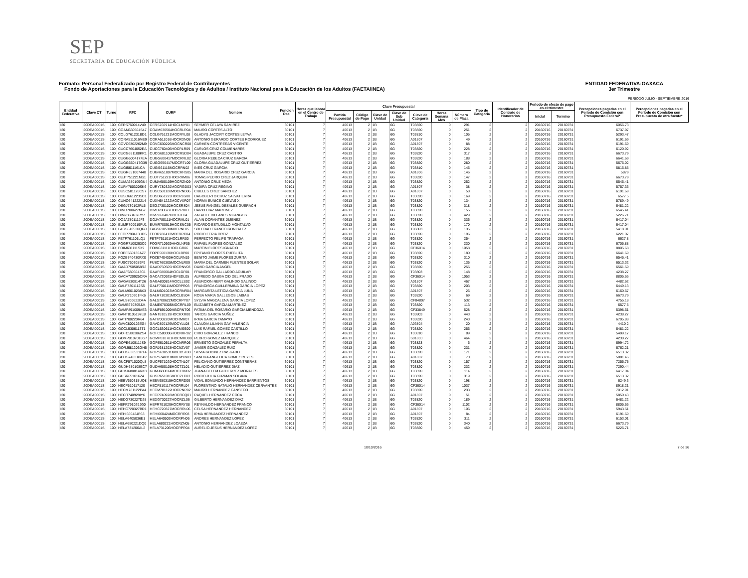SEP
SECRETARÍA DE EDUCACIÓN PÚBLICA
Formato: Personal Federalizado por Registro Federal de Contribuyentes
Fondo de Aportaciones para la Educación Tecnológica y de Adultos / Instituto Nacional para la Educación de los Adultos (FAETA/INEA)
ENTIDAD FEDERATIVA:OAXACA
3er Trimestre
PERIODO JULIO - SEPTIEMBRE 2016
| Entidad Federativa | Clave CT | Turno | RFC | CURP | Nombre | Funcion Real | Horas que labora en el Centro de Trabajo | Clave Presupuestal | | | | | | | Tipo de Categoría | Identificador de Contrato de Honorarios | Periodo de efecto de pago en el trimestre | | Percepciones pagadas en el Periodo de Comisión con Presupuesto Federal* | Percepciones pagadas en el Periodo de Comisión con Presupuesto de otra fuente* |
| --- | --- | --- | --- | --- | --- | --- | --- | --- | --- | --- | --- | --- | --- | --- | --- | --- | --- | --- | --- | --- |
| | | | | | | | | Partida Presupuestal | Código de Pago | Clave de Unidad | Clave de Sub Unidad | Clave de Categoría | Horas Semana Mes | Número de Plaza | | | Inicial | Termino | | |
| I20 | 20DEA0001S | 100 | CERS760914V49 | CERS760914HOCLMY01 | SEYMER CELAYA RAMIREZ | 30101 | 7 | 40613 | 2 | 1B | 6G | T03820 | 0 | 291 | 2 | 2 | 20160716 | 20160731 | 6056.73 | |
| I20 | 20DEA0001S | 100 | COAM630504S47 | COAM630504HOCRLR04 | MAURO CORTES ALTO | 30101 | 7 | 40613 | 2 | 1B | 6G | T03820 | 0 | 251 | 2 | 2 | 20160716 | 20160731 | 6737.97 | |
| I20 | 20DEA0001S | 100 | COLG761231BD1 | COLG761231MOCRYL08 | GLADYS JACCIRY CORTES LEYVA | 30101 | 7 | 40613 | 2 | 1B | 6G | T03810 | 0 | 105 | 2 | 2 | 20160716 | 20160731 | 5293.47 | |
| I20 | 20DEA0001S | 100 | CORA511016ME9 | CORA511016HOCRDN08 | ANTONIO GERARDO CORTES RODRIGUEZ | 30101 | 7 | 40613 | 2 | 1B | 6G | A01807 | 0 | 49 | 2 | 2 | 20160716 | 20160731 | 6191.69 | |
| I20 | 20DEA0001S | 100 | COVC6302262M9 | COVC630226MOCNCR08 | CARMEN CONTRERAS VICENTE | 30101 | 7 | 40613 | 2 | 1B | 6G | A01807 | 0 | 88 | 2 | 2 | 20160716 | 20160731 | 6191.69 | |
| I20 | 20DEA0001S | 100 | CUCC7604052EA | CUCC760405HOCRLR09 | CARLOS CRUZ COLMENARES | 30101 | 7 | 40613 | 2 | 1B | 6G | T03820 | 0 | 228 | 2 | 2 | 20160716 | 20160731 | 6120.92 | |
| I20 | 20DEA0001S | 100 | CUCG681108KR1 | CUCG681108MOCRSD04 | GUADALUPE CRUZ CASTRO | 30101 | 7 | 40613 | 2 | 1B | 6G | T03820 | 0 | 317 | 2 | 2 | 20160716 | 20160731 | 6673.79 | |
| I20 | 20DEA0001S | 100 | CUGG6004177EA | CUGG600417MOCRRL02 | GLORIA REBECA CRUZ GARCIA | 30101 | 7 | 40613 | 2 | 1B | 6G | T03820 | 0 | 188 | 2 | 2 | 20160716 | 20160731 | 6641.69 | |
| I20 | 20DEA0001S | 100 | CUGG650417G39 | CUGG650417MOCRTL09 | GLORIA GUADALUPE CRUZ GUTIERREZ | 30101 | 7 | 40613 | 2 | 1B | 6G | T03820 | 0 | 280 | 2 | 2 | 20160716 | 20160731 | 5676.02 | |
| I20 | 20DEA0001S | 100 | CUGI5611161CA | CUGI561116MOCRRN02 | INES CRUZ GARCIA | 30101 | 7 | 40613 | 2 | 1B | 6G | T03810 | 0 | 145 | 2 | 2 | 20160716 | 20160731 | 5816.85 | |
| I20 | 20DEA0001S | 100 | CUGR651007440 | CUGR651007MOCRRS05 | MARIA DEL ROSARIO CRUZ GARCIA | 30101 | 7 | 40613 | 2 | 1B | 6G | A01806 | 0 | 146 | 2 | 2 | 20160716 | 20160731 | 5879 | |
| I20 | 20DEA0001S | 100 | CUJT751221MS1 | CUJT751221HOCRRM06 | TOMAS PEDRO CRUZ JARQUIN | 30101 | 7 | 40613 | 2 | 1B | 6G | T03820 | 0 | 147 | 2 | 2 | 20160716 | 20160731 | 6673.79 | |
| I20 | 20DEA0001S | 100 | CUMA680109GU4 | CUMA680109HOCRZN09 | ANTONIO CRUZ MEZA | 30101 | 7 | 40613 | 2 | 1B | 6G | T03820 | 0 | 252 | 2 | 2 | 20160716 | 20160731 | 6545.41 | |
| I20 | 20DEA0001S | 100 | CURY780320SK6 | CURY780320MOCRGD03 | YADIRA CRUZ REGINO | 30101 | 7 | 40613 | 2 | 1B | 6G | A01807 | 0 | 38 | 2 | 2 | 20160716 | 20160731 | 5757.36 | |
| I20 | 20DEA0001S | 100 | CUSC581128CS7 | CUSC581128MOCRNB06 | CIBELES CRUZ SANCHEZ | 30101 | 7 | 40613 | 2 | 1B | 6G | A01807 | 0 | 58 | 2 | 2 | 20160716 | 20160731 | 6191.69 | |
| I20 | 20DEA0001S | 100 | CUSD661223SC1 | CUSD661223HOCRLG00 | DAGOBERTO CRUZ SALVATIERRA | 30101 | 7 | 40613 | 2 | 1B | 6G | T03820 | 0 | 169 | 2 | 2 | 20160716 | 20160731 | 6577.5 | |
| I20 | 20DEA0001S | 100 | CUNO641222214 | CUXN641222MOCVXR07 | NORMA EUNICE CUEVAS X | 30101 | 7 | 40613 | 2 | 1B | 6G | T03820 | 0 | 134 | 2 | 2 | 20160716 | 20160731 | 5789.49 | |
| I20 | 20DEA0001S | 100 | DEGJ730102RL5 | DEGJ730102HOCSRS04 | JESUS RANGEL DESALES GUERACH | 30101 | 7 | 40613 | 2 | 1B | 6G | T03820 | 0 | 318 | 2 | 2 | 20160716 | 20160731 | 6481.22 | |
| I20 | 20DEA0001S | 100 | DIMD700627M67 | DIMD700627HOCZRR07 | DARIO DIAZ MARTINEZ | 30101 | 7 | 40613 | 2 | 1B | 6G | T03820 | 0 | 155 | 2 | 2 | 20160716 | 20160731 | 6545.41 | |
| I20 | 20DEA0001S | 100 | DIMZ860407RY7 | DIMZ860407HOCLJL04 | ZALATIEL DILLANES MIJANGOS | 30101 | 7 | 40613 | 2 | 1B | 6G | T03820 | 0 | 429 | 2 | 2 | 20160716 | 20160731 | 5226.71 | |
| I20 | 20DEA0001S | 100 | DOJA780111JF3 | DOJA780111HOCRML01 | ALAIN DORANTES JIMENEZ | 30101 | 7 | 40613 | 2 | 1B | 6G | T03820 | 0 | 336 | 2 | 2 | 20160716 | 20160731 | 6417.04 | |
| I20 | 20DEA0001S | 100 | EUMR700919FU1 | EUMR700919HOCSNC05 | RICARDO ESTUDILLO MONTALVO | 30101 | 7 | 40613 | 2 | 1B | 6G | T03820 | 0 | 170 | 2 | 2 | 20160716 | 20160731 | 6417.04 | |
| I20 | 20DEA0001S | 100 | FAGS610530QG0 | FAGS610530MDFRNL05 | SOLEDAD FRANCO GONZALEZ | 30101 | 7 | 40613 | 2 | 1B | 6G | T06803 | 0 | 135 | 2 | 2 | 20160716 | 20160731 | 5418.01 | |
| I20 | 20DEA0001S | 100 | FEOR780413UD5 | FEOR780413MDFRRC04 | ROCIO FERIA ORTIZ | 30101 | 7 | 40613 | 2 | 1B | 6G | T03820 | 0 | 196 | 2 | 2 | 20160716 | 20160731 | 6221.07 | |
| I20 | 20DEA0001S | 100 | FETP761101LQ1 | FETP761101HOCLRR00 | PERFECTO FELIPE TRAPAGA | 30101 | 7 | 40613 | 2 | 1B | 6G | T03820 | 0 | 254 | 2 | 2 | 20160716 | 20160731 | 6627.8 | |
| I20 | 20DEA0001S | 100 | FOGR7109293C0 | FOGR710929HHGLNF05 | RAFAEL FLORES GONZALEZ | 30101 | 7 | 40613 | 2 | 1B | 6G | T03820 | 0 | 230 | 2 | 2 | 20160716 | 20160731 | 6705.88 | |
| I20 | 20DEA0001S | 100 | FOIM631111SX9 | FOIM631111HOCLGR06 | MARTIN FLORES IGNACIO | 30101 | 7 | 40613 | 2 | 1B | 6G | CF36014 | 0 | 1058 | 2 | 2 | 20160716 | 20160731 | 8805.68 | |
| I20 | 20DEA0001S | 100 | FOPE560130AZ7 | FOPE560130HOCLBP00 | EPIFANIO FLORES PUEBLITA | 30101 | 7 | 40613 | 2 | 1B | 6G | T03820 | 0 | 180 | 2 | 2 | 20160716 | 20160731 | 6641.69 | |
| I20 | 20DEA0001S | 100 | FOZB740430RX0 | FOZB740430HOCLRN19 | BENITO JAIME FLORES ZURITA | 30101 | 7 | 40613 | 2 | 1B | 6G | T03820 | 0 | 310 | 2 | 2 | 20160716 | 20160731 | 6545.41 | |
| I20 | 20DEA0001S | 100 | FUSC7603059F9 | FUSC760305MOCNLR09 | MARIA DEL CARMEN FUENTES SOLAR | 30101 | 7 | 40613 | 2 | 1B | 6G | T03820 | 0 | 136 | 2 | 2 | 20160716 | 20160731 | 6513.32 | |
| I20 | 20DEA0001S | 100 | GAAD7505058R2 | GAAD750505HOCRNV03 | DAVID GARCIA ANGEL | 30101 | 7 | 40613 | 2 | 1B | 6G | T03820 | 0 | 255 | 2 | 2 | 20160716 | 20160731 | 6561.59 | |
| I20 | 20DEA0001S | 100 | GAAF6806043C1 | GAAF680604HOCLGR01 | FRANCISCO GALLARDO AGUILAR | 30101 | 7 | 40613 | 2 | 1B | 6G | T03803 | 0 | 148 | 2 | 2 | 20160716 | 20160731 | 4238.27 | |
| I20 | 20DEA0001S | 100 | GACA720925CRA | GACA720925HDFSDL05 | ALFREDO GASGA CID DEL PRADO | 30101 | 7 | 40613 | 2 | 1B | 6G | CF36014 | 0 | 1053 | 2 | 2 | 20160716 | 20160731 | 8805.66 | |
| I20 | 20DEA0001S | 100 | GAGA830814T26 | GAGA830814MOCLLS02 | ASUNCION NERY GALINDO GALINDO | 30101 | 7 | 40613 | 2 | 1B | 6G | A01807 | 0 | 467 | 2 | 2 | 20160716 | 20160731 | 4482.62 | |
| I20 | 20DEA0001S | 100 | GALF7301112S5 | GALF730111MOCRPR03 | FRANCISCA GUILLERMINA GARCIA LOPEZ | 30101 | 7 | 40613 | 2 | 1B | 6G | T03820 | 0 | 203 | 2 | 2 | 20160716 | 20160731 | 6449.13 | |
| I20 | 20DEA0001S | 100 | GALM6010238X3 | GALM601023MOCRNR04 | MARGARITA LETICIA GARCIA LUNA | 30101 | 7 | 40613 | 2 | 1B | 6G | A01807 | 0 | 26 | 2 | 2 | 20160716 | 20160731 | 6160.67 | |
| I20 | 20DEA0001S | 100 | GALR710301FK6 | GALR710301MOCLBS04 | ROSA MARIA GALLEGOS LABIAS | 30101 | 7 | 40613 | 2 | 1B | 6G | T03820 | 0 | 69 | 2 | 2 | 20160716 | 20160731 | 6673.79 | |
| I20 | 20DEA0001S | 100 | GALS700622D4A | GALS700622MOCRPY07 | SYLVIA MAGDALENA GARCIA LOPEZ | 30101 | 7 | 40613 | 2 | 1B | 6G | CF04807 | 0 | 532 | 2 | 2 | 20160716 | 20160731 | 4755.18 | |
| I20 | 20DEA0001S | 100 | GAME670305JJ4 | GAME670305MOCRRL09 | ELIZABETH GARCIA MARTINEZ | 30101 | 7 | 40613 | 2 | 1B | 6G | T03820 | 0 | 113 | 2 | 2 | 20160716 | 20160731 | 6577.5 | |
| I20 | 20DEA0001S | 100 | GAMF891009AE3 | GAMF891009MBCRNT06 | FATIMA DEL ROSARIO GARCIA MENDOZA | 30101 | 7 | 40613 | 2 | 1B | 6G | CF33849 | 0 | 528 | 2 | 2 | 20160716 | 20160731 | 5398.61 | |
| I20 | 20DEA0001S | 100 | GANT8105197E8 | GANT810519HOCRXR00 | TARCIS GARCIA NUÑEZ | 30101 | 7 | 40613 | 2 | 1B | 6G | T03803 | 0 | 443 | 2 | 2 | 20160716 | 20160731 | 4238.27 | |
| I20 | 20DEA0001S | 100 | GATI700220R64 | GATI700220MOCRMR07 | IRMA GARCIA TAMAYO | 30101 | 7 | 40613 | 2 | 1B | 6G | T03820 | 0 | 243 | 2 | 2 | 20160716 | 20160731 | 6705.88 | |
| I20 | 20DEA0001S | 100 | GAVC800126EG4 | GAVC800126MOCYLL08 | CLAUDIA LILIANA GAY VALENCIA | 30101 | 7 | 40613 | 2 | 1B | 6G | A03804 | 0 | 20 | 2 | 2 | 20160716 | 20160731 | 4410.2 | |
| I20 | 20DEA0001S | 100 | GOCL5306113T1 | GOCL530611HOCMSS00 | LUIS RAFAEL GOMEZ CASTILLO | 30101 | 7 | 40613 | 2 | 1B | 6G | T03820 | 0 | 256 | 2 | 2 | 20160716 | 20160731 | 6481.22 | |
| I20 | 20DEA0001S | 100 | GOFC5803062S4 | GOFC580306HOCNRR02 | CIRO GONZALEZ FRANCO | 30101 | 7 | 40613 | 2 | 1B | 6G | T03810 | 0 | 89 | 2 | 2 | 20160716 | 20160731 | 5409.17 | |
| I20 | 20DEA0001S | 100 | GOMP8107018G7 | GOMP810701HOCMRD00 | PEDRO GOMEZ MARQUEZ | 30101 | 7 | 40613 | 2 | 1B | 6G | S01803 | 0 | 464 | 2 | 2 | 20160716 | 20160731 | 4238.27 | |
| I20 | 20DEA0001S | 100 | GOPE610511JS9 | GOPE610511HOCNRR06 | ERNESTO GONZALEZ PERALTA | 30101 | 7 | 40613 | 2 | 1B | 6G | T03823 | 0 | 6 | 2 | 2 | 20160716 | 20160731 | 6994.72 | |
| I20 | 20DEA0001S | 100 | GORJ681203GH6 | GORJ681203HOCNZV07 | JAVIER GONZALEZ RUIZ | 30101 | 7 | 40613 | 2 | 1B | 6G | T03820 | 0 | 231 | 2 | 2 | 20160716 | 20160731 | 6762.21 | |
| I20 | 20DEA0001S | 100 | GORS630531PT4 | GORS630531MOCDSL00 | SILVIA GODINEZ RASGADO | 30101 | 7 | 40613 | 2 | 1B | 6G | T03820 | 0 | 171 | 2 | 2 | 20160716 | 20160731 | 6513.32 | |
| I20 | 20DEA0001S | 100 | GORS740318BX7 | GORS740318MDFMYN03 | SANDRA ANGELICA GOMEZ REYES | 30101 | 7 | 40613 | 2 | 1B | 6G | A01807 | 0 | 70 | 2 | 2 | 20160716 | 20160731 | 5881.46 | |
| I20 | 20DEA0001S | 100 | GUCF571020QL8 | GUCF571020HOCTNL07 | FELICIANO GUTIERREZ CONTRERAS | 30101 | 7 | 40613 | 2 | 1B | 6G | T03820 | 0 | 157 | 2 | 2 | 20160716 | 20160731 | 7255.75 | |
| I20 | 20DEA0001S | 100 | GUDH680108EC7 | GUDH680108HOCTZL01 | HELADIO GUTIERREZ DIAZ | 30101 | 7 | 40613 | 2 | 1B | 6G | T03820 | 0 | 232 | 2 | 2 | 20160716 | 20160731 | 7290.44 | |
| I20 | 20DEA0001S | 100 | GUMJ680814RK8 | GUMJ680814MOCTRN02 | JUANA BELEM GUTIERREZ MORALES | 30101 | 7 | 40613 | 2 | 1B | 6G | T03820 | 0 | 114 | 2 | 2 | 20160716 | 20160731 | 6417.04 | |
| I20 | 20DEA0001S | 100 | GUSR651016Z4 | GUSR651016MOCZLC03 | ROCIO JULIA GUZMAN SOLANA | 30101 | 7 | 40613 | 2 | 1B | 6G | T03820 | 0 | 319 | 2 | 2 | 20160716 | 20160731 | 6513.32 | |
| I20 | 20DEA0001S | 100 | HEBV650315UQ8 | HEBV650315HOCRRD09 | VIDAL EDMUNDO HERNANDEZ BARRIENTOS | 30101 | 7 | 40613 | 2 | 1B | 6G | T03820 | 0 | 198 | 2 | 2 | 20160716 | 20160731 | 6249.3 | |
| I20 | 20DEA0001S | 100 | HECF510117120 | HECF510117HOCRRL04 | FLORENTINO NATALIO HERNANDEZ CERVANTES | 30101 | 7 | 40613 | 2 | 1B | 6G | CF36014 | 0 | 1037 | 2 | 2 | 20160716 | 20160731 | 8918.21 | |
| I20 | 20DEA0001S | 100 | HECM781122PA4 | HECM781122HOCRNR02 | MAURO HERNANDEZ CANSECO | 30101 | 7 | 40613 | 2 | 1B | 6G | T03820 | 0 | 233 | 2 | 2 | 20160716 | 20160731 | 7012.91 | |
| I20 | 20DEA0001S | 100 | HECR740928IY6 | HECR740928MOCRCQ01 | RAQUEL HERNANDEZ COCA | 30101 | 7 | 40613 | 2 | 1B | 6G | A01807 | 0 | 51 | 2 | 2 | 20160716 | 20160731 | 5850.43 | |
| I20 | 20DEA0001S | 100 | HEDG730227D28 | HEDG730227HOCRZL06 | GILBERTO HERNANDEZ DIAZ | 30101 | 7 | 40613 | 2 | 1B | 6G | T03820 | 0 | 189 | 2 | 2 | 20160716 | 20160731 | 6481.22 | |
| I20 | 20DEA0001S | 100 | HEFR791029JG0 | HEFR791029HOCRRY08 | REYNALDO HERNANDEZ FRANCO | 30101 | 7 | 40613 | 2 | 1B | 6G | CF36014 | 0 | 1102 | 2 | 2 | 20160716 | 20160731 | 8805.66 | |
| I20 | 20DEA0001S | 100 | HEHC720327BD1 | HEHC720327MOCRRL06 | CELSA HERNANDEZ HERNANDEZ | 30101 | 7 | 40613 | 2 | 1B | 6G | A01807 | 0 | 106 | 2 | 2 | 20160716 | 20160731 | 5943.51 | |
| I20 | 20DEA0001S | 100 | HEHI660424P63 | HEHI660424MOCRRR03 | IRMA HERNANDEZ HERNANDEZ | 30101 | 7 | 40613 | 2 | 1B | 6G | A01807 | 0 | 84 | 2 | 2 | 20160716 | 20160731 | 6191.69 | |
| I20 | 20DEA0001S | 100 | HELA6405036E1 | HELA640503HOCRPN06 | ANDRES HERNANDEZ LOPEZ | 30101 | 7 | 40613 | 2 | 1B | 6G | T03820 | 0 | 311 | 2 | 2 | 20160716 | 20160731 | 6153.01 | |
| I20 | 20DEA0001S | 100 | HELA680221DQ0 | HELA680221HOCRZN05 | ANTONIO HERNANDEZ LOAEZA | 30101 | 7 | 40613 | 2 | 1B | 6G | T03820 | 0 | 340 | 2 | 2 | 20160716 | 20160731 | 6673.79 | |
| I20 | 20DEA0001S | 100 | HELA731206AL2 | HELA731206HOCRPR04 | AURELIO JESUS HERNANDEZ LOPEZ | 30101 | 7 | 40613 | 2 | 1B | 6G | T03820 | 0 | 459 | 2 | 2 | 20160716 | 20160731 | 5226.71 | |
10/10/2016 7 de 36